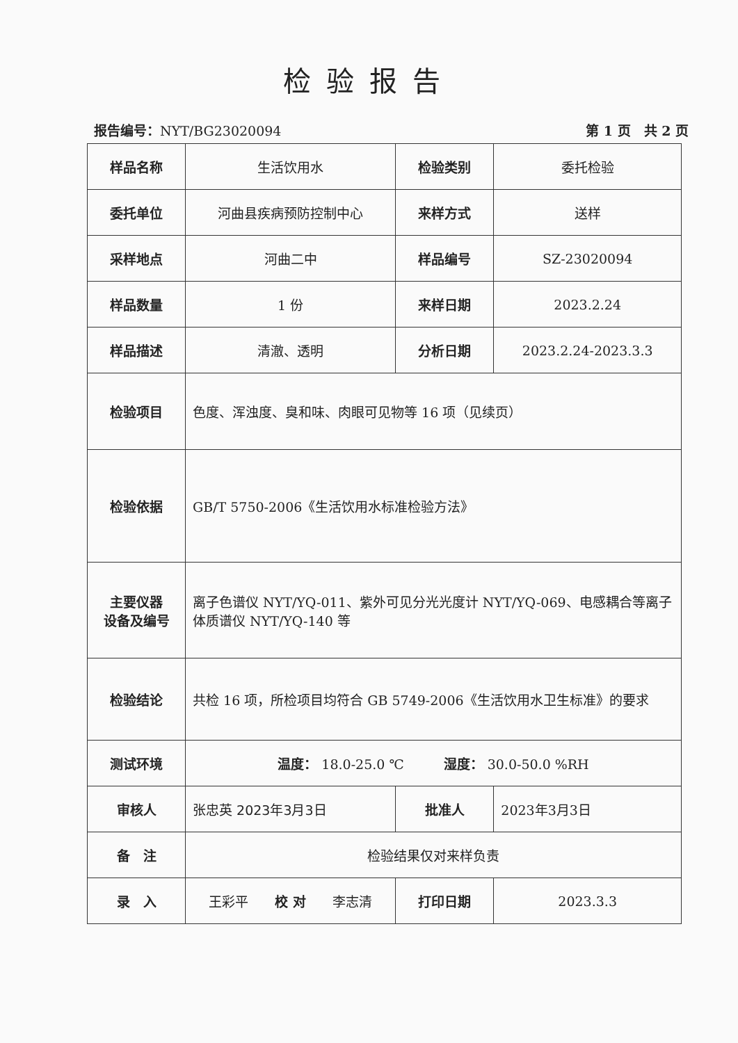检验报告
报告编号：NYT/BG23020094 第 1 页　共 2 页
| 样品名称 | 生活饮用水 | 检验类别 | 委托检验 |
| 委托单位 | 河曲县疾病预防控制中心 | 来样方式 | 送样 |
| 采样地点 | 河曲二中 | 样品编号 | SZ-23020094 |
| 样品数量 | 1 份 | 来样日期 | 2023.2.24 |
| 样品描述 | 清澈、透明 | 分析日期 | 2023.2.24-2023.3.3 |
| 检验项目 | 色度、浑浊度、臭和味、肉眼可见物等 16 项（见续页） | | |
| 检验依据 | GB/T 5750-2006《生活饮用水标准检验方法》 | | |
| 主要仪器 设备及编号 | 离子色谱仪 NYT/YQ-011、紫外可见分光光度计 NYT/YQ-069、电感耦合等离子体质谱仪 NYT/YQ-140 等 | | |
| 检验结论 | 共检 16 项，所检项目均符合 GB 5749-2006《生活饮用水卫生标准》的要求 | | |
| 测试环境 | 温度： 18.0-25.0 ℃ 湿度： 30.0-50.0 %RH | | |
| 审核人 | 张忠英 2023年3月3日 | 批准人 | 2023年3月3日 |
| 备 注 | 检验结果仅对来样负责 | | |
| 录 入 | 王彩平 校 对 李志清 | 打印日期 | 2023.3.3 |